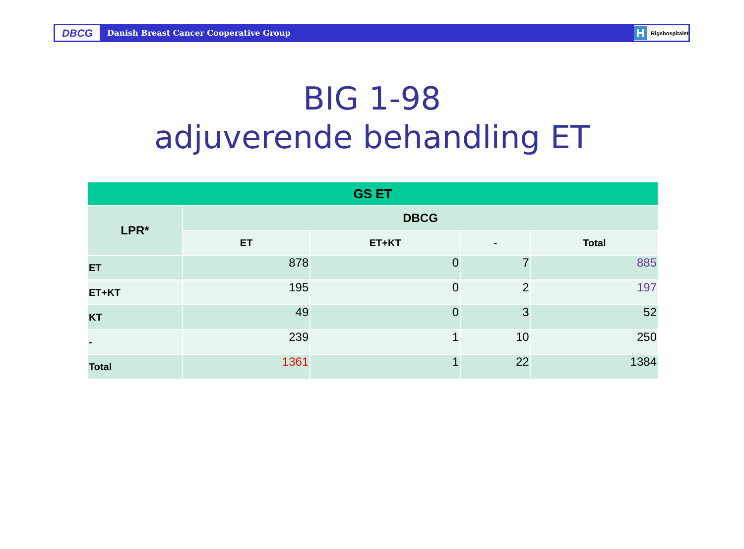DBCG
Danish Breast Cancer Cooperative Group
H Rigshospitalet
BIG 1-98
adjuverende behandling ET
| GS ET | | | | |
| --- | --- | --- | --- | --- |
| LPR* | DBCG | | | |
| | ET | ET+KT | - | Total |
| ET | 878 | 0 | 7 | 885 |
| ET+KT | 195 | 0 | 2 | 197 |
| KT | 49 | 0 | 3 | 52 |
| - | 239 | 1 | 10 | 250 |
| Total | 1361 | 1 | 22 | 1384 |